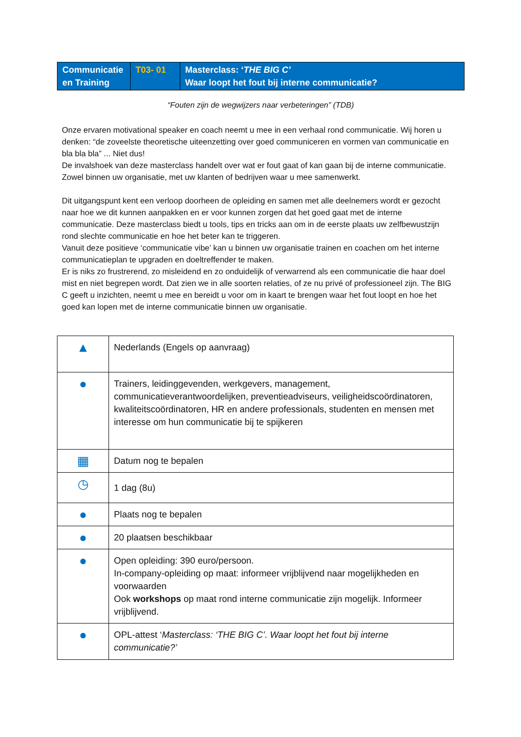| Communicatie en Training | T03- 01 | Masterclass: ‘ THE BIG C’ Waar loopt het fout bij interne communicatie? |
“Fouten zijn de wegwijzers naar verbeteringen” (TDB)
Onze ervaren motivational speaker en coach neemt u mee in een verhaal rond communicatie. Wij horen u denken: “de zoveelste theoretische uiteenzetting over goed communiceren en vormen van communicatie en bla bla bla” ... Niet dus!
De invalshoek van deze masterclass handelt over wat er fout gaat of kan gaan bij de interne communicatie. Zowel binnen uw organisatie, met uw klanten of bedrijven waar u mee samenwerkt.
Dit uitgangspunt kent een verloop doorheen de opleiding en samen met alle deelnemers wordt er gezocht naar hoe we dit kunnen aanpakken en er voor kunnen zorgen dat het goed gaat met de interne communicatie. Deze masterclass biedt u tools, tips en tricks aan om in de eerste plaats uw zelfbewustzijn rond slechte communicatie en hoe het beter kan te triggeren.
Vanuit deze positieve ‘communicatie vibe’ kan u binnen uw organisatie trainen en coachen om het interne communicatieplan te upgraden en doeltreffender te maken.
Er is niks zo frustrerend, zo misleidend en zo onduidelijk of verwarrend als een communicatie die haar doel mist en niet begrepen wordt. Dat zien we in alle soorten relaties, of ze nu privé of professioneel zijn. The BIG C geeft u inzichten, neemt u mee en bereidt u voor om in kaart te brengen waar het fout loopt en hoe het goed kan lopen met de interne communicatie binnen uw organisatie.
| ▲ | Nederlands (Engels op aanvraag) |
| ● | Trainers, leidinggevenden, werkgevers, management, communicatieverantwoordelijken, preventieadviseurs, veiligheidscoördinatoren, kwaliteitscoördinatoren, HR en andere professionals, studenten en mensen met interesse om hun communicatie bij te spijkeren |
| ▦ | Datum nog te bepalen |
| ◷ | 1 dag (8u) |
| ● | Plaats nog te bepalen |
| ● | 20 plaatsen beschikbaar |
| ● | Open opleiding: 390 euro/persoon. In-company-opleiding op maat: informeer vrijblijvend naar mogelijkheden en voorwaarden Ook workshops op maat rond interne communicatie zijn mogelijk. Informeer vrijblijvend. |
| ● | OPL-attest ‘ Masterclass: ‘THE BIG C’. Waar loopt het fout bij interne communicatie?’ |